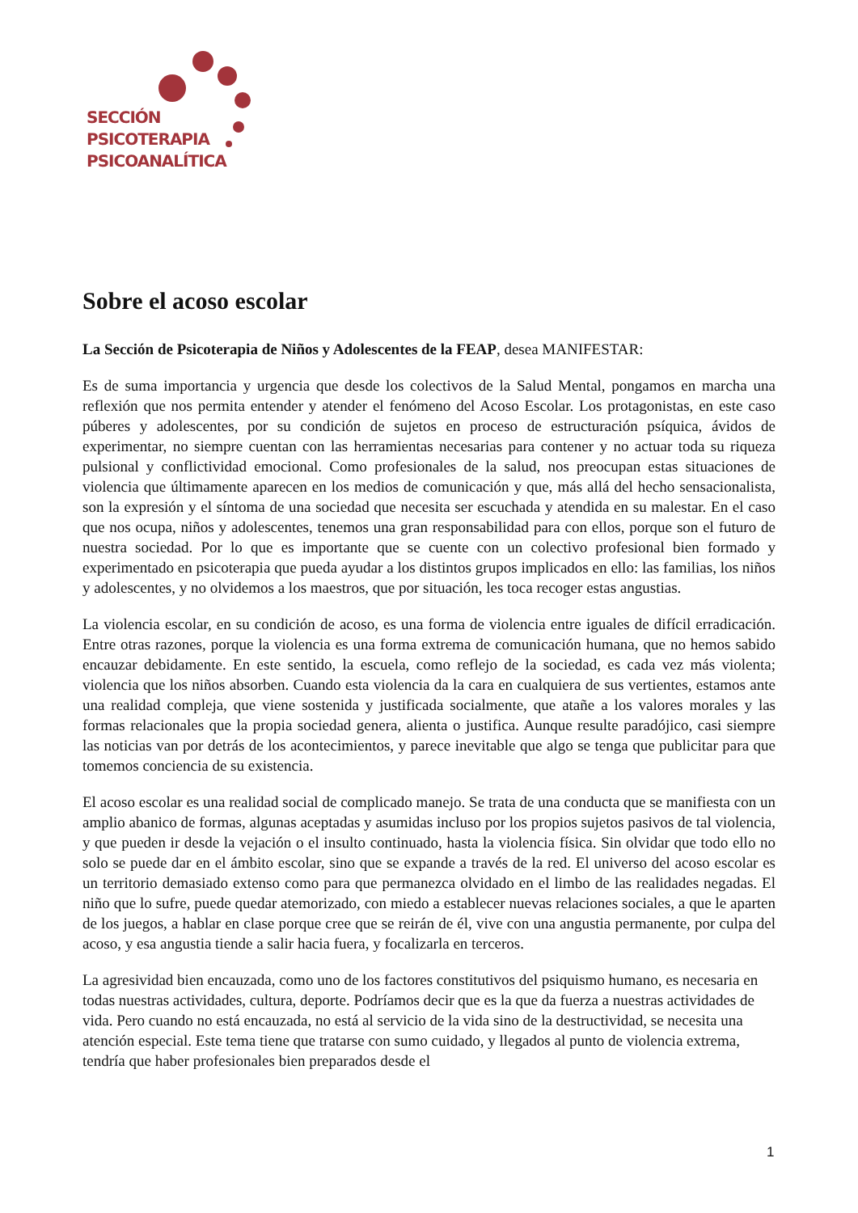SECCIÓN
PSICOTERAPIA
PSICOANALÍTICA
Sobre el acoso escolar
La Sección de Psicoterapia de Niños y Adolescentes de la FEAP, desea MANIFESTAR:
Es de suma importancia y urgencia que desde los colectivos de la Salud Mental, pongamos en marcha una reflexión que nos permita entender y atender el fenómeno del Acoso Escolar. Los protagonistas, en este caso púberes y adolescentes, por su condición de sujetos en proceso de estructuración psíquica, ávidos de experimentar, no siempre cuentan con las herramientas necesarias para contener y no actuar toda su riqueza pulsional y conflictividad emocional. Como profesionales de la salud, nos preocupan estas situaciones de violencia que últimamente aparecen en los medios de comunicación y que, más allá del hecho sensacionalista, son la expresión y el síntoma de una sociedad que necesita ser escuchada y atendida en su malestar. En el caso que nos ocupa, niños y adolescentes, tenemos una gran responsabilidad para con ellos, porque son el futuro de nuestra sociedad. Por lo que es importante que se cuente con un colectivo profesional bien formado y experimentado en psicoterapia que pueda ayudar a los distintos grupos implicados en ello: las familias, los niños y adolescentes, y no olvidemos a los maestros, que por situación, les toca recoger estas angustias.
La violencia escolar, en su condición de acoso, es una forma de violencia entre iguales de difícil erradicación. Entre otras razones, porque la violencia es una forma extrema de comunicación humana, que no hemos sabido encauzar debidamente. En este sentido, la escuela, como reflejo de la sociedad, es cada vez más violenta; violencia que los niños absorben. Cuando esta violencia da la cara en cualquiera de sus vertientes, estamos ante una realidad compleja, que viene sostenida y justificada socialmente, que atañe a los valores morales y las formas relacionales que la propia sociedad genera, alienta o justifica. Aunque resulte paradójico, casi siempre las noticias van por detrás de los acontecimientos, y parece inevitable que algo se tenga que publicitar para que tomemos conciencia de su existencia.
El acoso escolar es una realidad social de complicado manejo. Se trata de una conducta que se manifiesta con un amplio abanico de formas, algunas aceptadas y asumidas incluso por los propios sujetos pasivos de tal violencia, y que pueden ir desde la vejación o el insulto continuado, hasta la violencia física. Sin olvidar que todo ello no solo se puede dar en el ámbito escolar, sino que se expande a través de la red. El universo del acoso escolar es un territorio demasiado extenso como para que permanezca olvidado en el limbo de las realidades negadas. El niño que lo sufre, puede quedar atemorizado, con miedo a establecer nuevas relaciones sociales, a que le aparten de los juegos, a hablar en clase porque cree que se reirán de él, vive con una angustia permanente, por culpa del acoso, y esa angustia tiende a salir hacia fuera, y focalizarla en terceros.
La agresividad bien encauzada, como uno de los factores constitutivos del psiquismo humano, es necesaria en todas nuestras actividades, cultura, deporte. Podríamos decir que es la que da fuerza a nuestras actividades de vida. Pero cuando no está encauzada, no está al servicio de la vida sino de la destructividad, se necesita una atención especial. Este tema tiene que tratarse con sumo cuidado, y llegados al punto de violencia extrema, tendría que haber profesionales bien preparados desde el
1